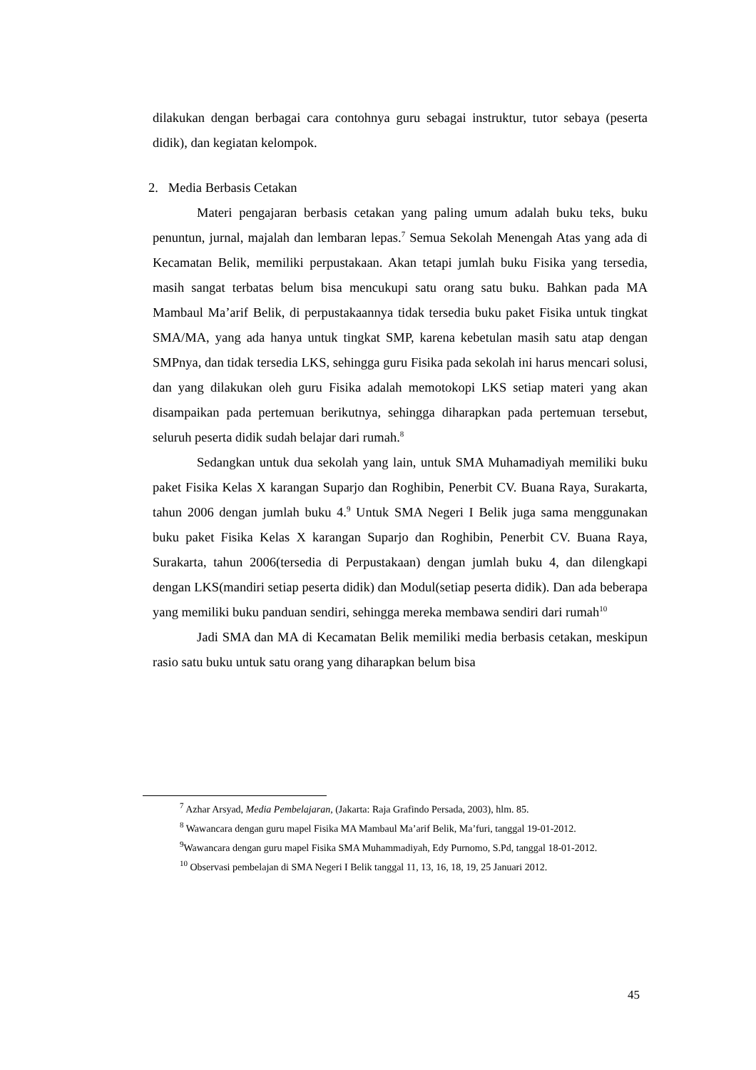dilakukan dengan berbagai cara contohnya guru sebagai instruktur, tutor sebaya (peserta didik), dan kegiatan kelompok.
2. Media Berbasis Cetakan
Materi pengajaran berbasis cetakan yang paling umum adalah buku teks, buku penuntun, jurnal, majalah dan lembaran lepas.<sup>7</sup> Semua Sekolah Menengah Atas yang ada di Kecamatan Belik, memiliki perpustakaan. Akan tetapi jumlah buku Fisika yang tersedia, masih sangat terbatas belum bisa mencukupi satu orang satu buku. Bahkan pada MA Mambaul Ma’arif Belik, di perpustakaannya tidak tersedia buku paket Fisika untuk tingkat SMA/MA, yang ada hanya untuk tingkat SMP, karena kebetulan masih satu atap dengan SMPnya, dan tidak tersedia LKS, sehingga guru Fisika pada sekolah ini harus mencari solusi, dan yang dilakukan oleh guru Fisika adalah memotokopi LKS setiap materi yang akan disampaikan pada pertemuan berikutnya, sehingga diharapkan pada pertemuan tersebut, seluruh peserta didik sudah belajar dari rumah.<sup>8</sup>
Sedangkan untuk dua sekolah yang lain, untuk SMA Muhamadiyah memiliki buku paket Fisika Kelas X karangan Suparjo dan Roghibin, Penerbit CV. Buana Raya, Surakarta, tahun 2006 dengan jumlah buku 4.<sup>9</sup> Untuk SMA Negeri I Belik juga sama menggunakan buku paket Fisika Kelas X karangan Suparjo dan Roghibin, Penerbit CV. Buana Raya, Surakarta, tahun 2006(tersedia di Perpustakaan) dengan jumlah buku 4, dan dilengkapi dengan LKS(mandiri setiap peserta didik) dan Modul(setiap peserta didik). Dan ada beberapa yang memiliki buku panduan sendiri, sehingga mereka membawa sendiri dari rumah<sup>10</sup>
Jadi SMA dan MA di Kecamatan Belik memiliki media berbasis cetakan, meskipun rasio satu buku untuk satu orang yang diharapkan belum bisa
<sup>7</sup> Azhar Arsyad, Media Pembelajaran, (Jakarta: Raja Grafindo Persada, 2003), hlm. 85.
<sup>8</sup> Wawancara dengan guru mapel Fisika MA Mambaul Ma’arif Belik, Ma’furi, tanggal 19-01-2012.
<sup>9</sup> Wawancara dengan guru mapel Fisika SMA Muhammadiyah, Edy Purnomo, S.Pd, tanggal 18-01-2012.
<sup>10</sup> Observasi pembelajan di SMA Negeri I Belik tanggal 11, 13, 16, 18, 19, 25 Januari 2012.
45